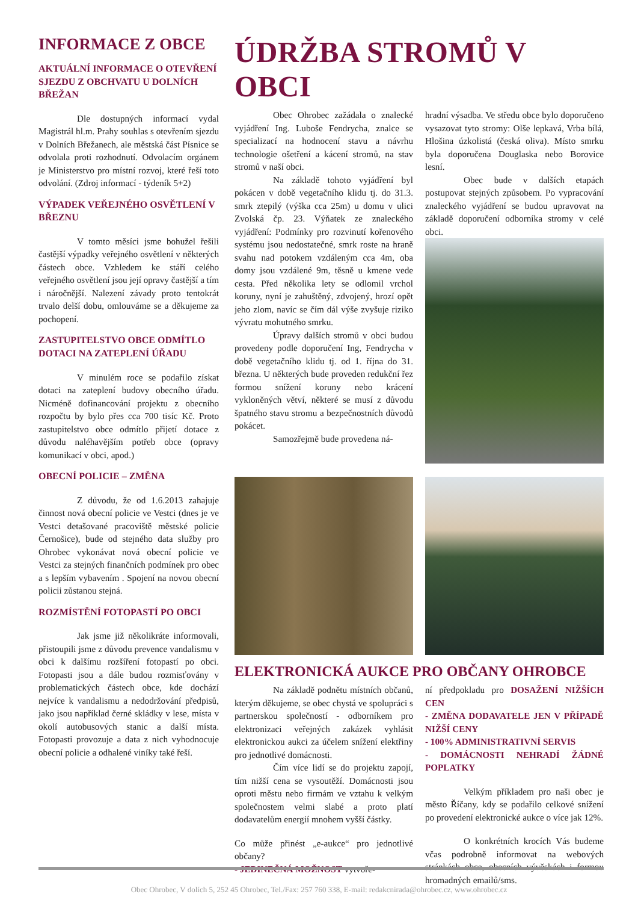INFORMACE Z OBCE
AKTUÁLNÍ INFORMACE O OTE­VŘENÍ SJEZDU Z OBCHVATU U DOLNÍCH BŘEŽAN
Dle dostupných informací vydal Magistrál hl.m. Prahy souhlas s otevřením sjezdu v Dolních Břežanech, ale městská část Písnice se odvolala proti rozhodnutí. Odvolacím orgánem je Ministerstvo pro místní rozvoj, které řeší toto odvolání. (Zdroj informací - týdeník 5+2)
VÝPADEK VEŘEJNÉHO OSVĚTLENÍ V BŘEZNU
V tomto měsíci jsme bohužel řešili častější výpadky veřejného osvětlení v některých částech obce. Vzhledem ke stáří celého veřejného osvětlení jsou její opravy častější a tím i náročnější. Nalezení závady proto tentokrát trvalo delší dobu, omlouváme se a děkujeme za pochopení.
ZASTUPITELSTVO OBCE ODMÍTLO DOTACI NA ZATEPLENÍ ÚŘADU
V minulém roce se podařilo získat dotaci na zateplení budovy obecního úřadu. Nicméně dofinancování projektu z obecního rozpočtu by bylo přes cca 700 tisíc Kč. Proto zastupitelstvo obce odmítlo přijetí dotace z důvodu naléhavějším potřeb obce (opravy komunikací v obci, apod.)
OBECNÍ POLICIE – ZMĚNA
Z důvodu, že od 1.6.2013 zahajuje činnost nová obecní policie ve Vestci (dnes je ve Vestci detašované pracoviště městské policie Černošice), bude od stejného data služby pro Ohrobec vykonávat nová obecní policie ve Vestci za stejných finančních podmínek pro obec a s lepším vybavením . Spojení na novou obecní policii zůstanou stejná.
ROZMÍSTĚNÍ FOTOPASTÍ PO OBCI
Jak jsme již několikráte informovali, přistoupili jsme z důvodu prevence vandalismu v obci k dalšímu rozšíření fotopastí po obci. Fotopasti jsou a dále budou rozmisťovány v problematických částech obce, kde dochází nejvíce k vandalismu a nedodržování předpisů, jako jsou například černé skládky v lese, místa v okolí autobusových stanic a další místa. Fotopasti provozuje a data z nich vyhodnocuje obecní policie a odhalené viníky také řeší.
ÚDRŽBA STROMŮ V OBCI
Obec Ohrobec zažádala o znalecké vyjádření Ing. Luboše Fendrycha, znalce se specializací na hodnocení stavu a návrhu technologie ošetření a kácení stromů, na stav stromů v naší obci.
Na základě tohoto vyjádření byl pokácen v době vegetačního klidu tj. do 31.3. smrk ztepilý (výška cca 25m) u domu v ulici Zvolská čp. 23. Výňatek ze znaleckého vyjádření: Podmínky pro rozvinutí kořenového systému jsou nedostatečné, smrk roste na hraně svahu nad potokem vzdáleným cca 4m, oba domy jsou vzdálené 9m, těsně u kmene vede cesta. Před několika lety se odlomil vrchol koruny, nyní je zahuštěný, zdvojený, hrozí opět jeho zlom, navíc se čím dál výše zvyšuje riziko vývratu mohutného smrku.
Úpravy dalších stromů v obci budou provedeny podle doporučení Ing, Fendrycha v době vegetačního klidu tj. od 1. října do 31. března. U některých bude proveden redukční řez formou snížení koruny nebo krácení vykloněných větví, některé se musí z důvodu špatného stavu stromu a bezpečnostních důvodů pokácet.
Samozřejmě bude provedena ná-
hradní výsadba. Ve středu obce bylo doporučeno vysazovat tyto stromy: Olše lepkavá, Vrba bílá, Hlošina úzkolistá (česká oliva). Místo smrku byla doporučena Douglaska nebo Borovice lesní.
Obec bude v dalších etapách postupovat stejných způsobem. Po vypracování znaleckého vyjádření se budou upravovat na základě doporučení odborníka stromy v celé obci.
ELEKTRONICKÁ AUKCE PRO OBČANY OHROBCE
Na základě podnětu místních občanů, kterým děkujeme, se obec chystá ve spolupráci s partnerskou společností - odborníkem pro elektronizaci veřejných zakázek vyhlásit elektronickou aukci za účelem snížení elektřiny pro jednotlivé domácnosti.
Čím více lidí se do projektu zapojí, tím nižší cena se vysoutěží. Domácnosti jsou oproti městu nebo firmám ve vztahu k velkým společnostem velmi slabé a proto platí dodavatelům energií mnohem vyšší částky.
Co může přinést „e-aukce“ pro jednotlivé občany?
- JEDINEČNÁ MOŽNOST vytvoře-
ní předpokladu pro DOSAŽENÍ NIŽŠÍCH CEN
- ZMĚNA DODAVATELE JEN V PŘÍPADĚ NIŽŠÍ CENY
- 100% ADMINISTRATIVNÍ SERVIS
- DOMÁCNOSTI NEHRADÍ ŽÁDNÉ POPLATKY
Velkým příkladem pro naši obec je město Říčany, kdy se podařilo celkové snížení po provedení elektronické aukce o více jak 12%.
O konkrétních krocích Vás budeme včas podrobně informovat na webových stránkách obce, obecních vývěskách i formou hromadných emailů/sms.
Obec Ohrobec, V dolích 5, 252 45 Ohrobec, Tel./Fax: 257 760 338, E-mail: redakcnirada@ohrobec.cz, www.ohrobec.cz